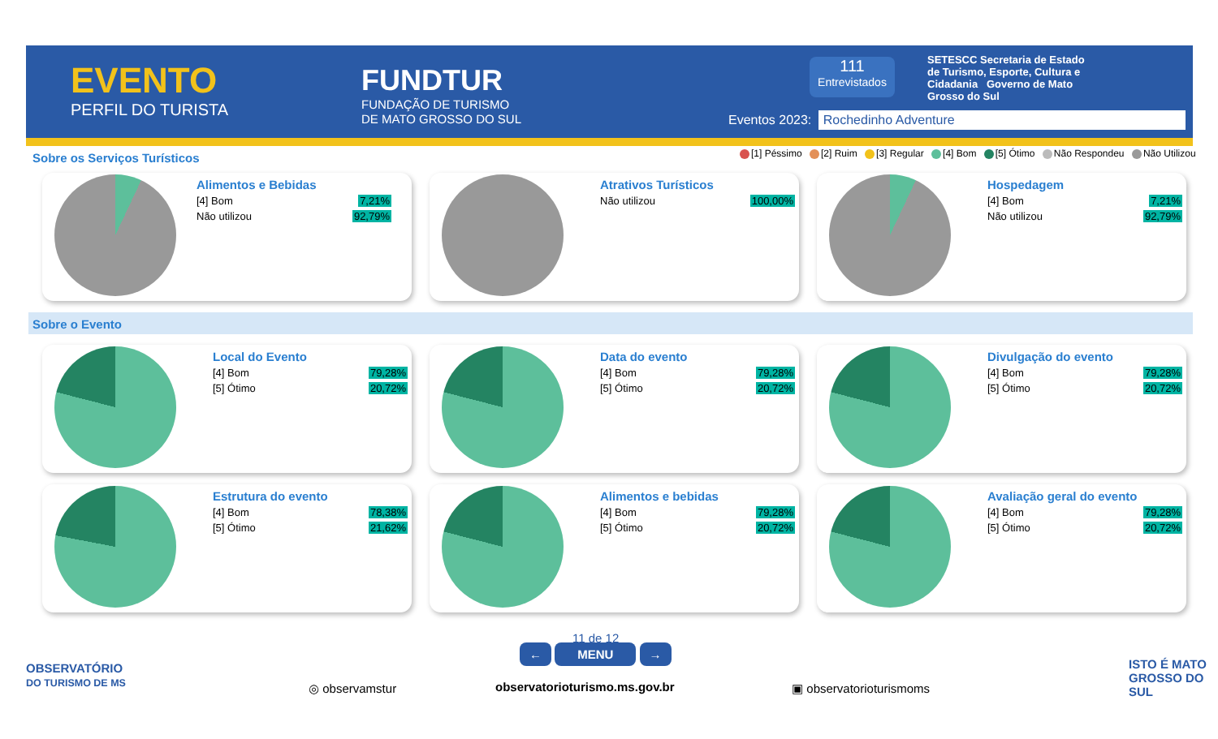EVENTO
PERFIL DO TURISTA
FUNDTUR
FUNDAÇÃO DE TURISMO
DE MATO GROSSO DO SUL
111
Entrevistados
SETESCC Secretaria de Estado de Turismo, Esporte, Cultura e Cidadania Governo de Mato Grosso do Sul
Eventos 2023: Rochedinho Adventure
Sobre os Serviços Turísticos
[1] Péssimo [2] Ruim [3] Regular [4] Bom [5] Ótimo Não Respondeu Não Utilizou
Alimentos e Bebidas
[4] Bom 7,21%
Não utilizou 92,79%
Atrativos Turísticos
Não utilizou 100,00%
Hospedagem
[4] Bom 7,21%
Não utilizou 92,79%
Sobre o Evento
Local do Evento
[4] Bom 79,28%
[5] Ótimo 20,72%
Data do evento
[4] Bom 79,28%
[5] Ótimo 20,72%
Divulgação do evento
[4] Bom 79,28%
[5] Ótimo 20,72%
Estrutura do evento
[4] Bom 78,38%
[5] Ótimo 21,62%
Alimentos e bebidas
[4] Bom 79,28%
[5] Ótimo 20,72%
Avaliação geral do evento
[4] Bom 79,28%
[5] Ótimo 20,72%
OBSERVATÓRIO
DO TURISMO DE MS
11 de 12
← MENU →
◎ observamstur observatorioturismo.ms.gov.br ▣ observatorioturismoms
ISTO É MATO GROSSO DO SUL